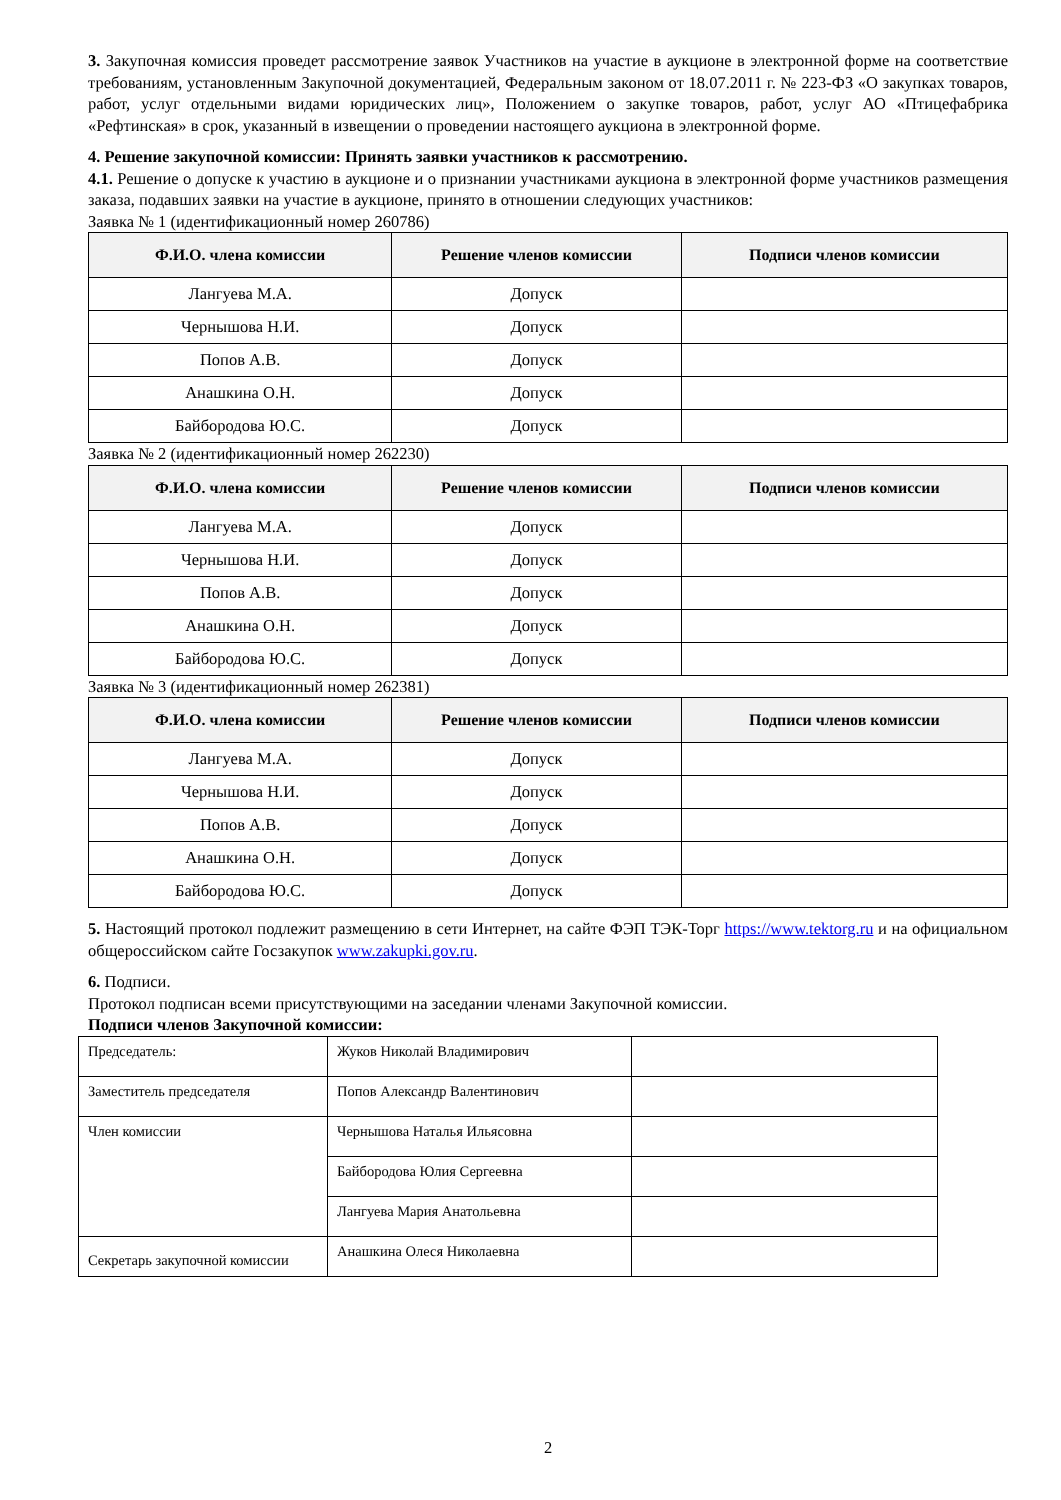3. Закупочная комиссия проведет рассмотрение заявок Участников на участие в аукционе в электронной форме на соответствие требованиям, установленным Закупочной документацией, Федеральным законом от 18.07.2011 г. № 223-ФЗ «О закупках товаров, работ, услуг отдельными видами юридических лиц», Положением о закупке товаров, работ, услуг АО «Птицефабрика «Рефтинская» в срок, указанный в извещении о проведении настоящего аукциона в электронной форме.
4. Решение закупочной комиссии: Принять заявки участников к рассмотрению.
4.1. Решение о допуске к участию в аукционе и о признании участниками аукциона в электронной форме участников размещения заказа, подавших заявки на участие в аукционе, принято в отношении следующих участников:
Заявка № 1 (идентификационный номер 260786)
| Ф.И.О. члена комиссии | Решение членов комиссии | Подписи членов комиссии |
| --- | --- | --- |
| Лангуева М.А. | Допуск | |
| Чернышова Н.И. | Допуск | |
| Попов А.В. | Допуск | |
| Анашкина О.Н. | Допуск | |
| Байбородова Ю.С. | Допуск | |
Заявка № 2 (идентификационный номер 262230)
| Ф.И.О. члена комиссии | Решение членов комиссии | Подписи членов комиссии |
| --- | --- | --- |
| Лангуева М.А. | Допуск | |
| Чернышова Н.И. | Допуск | |
| Попов А.В. | Допуск | |
| Анашкина О.Н. | Допуск | |
| Байбородова Ю.С. | Допуск | |
Заявка № 3 (идентификационный номер 262381)
| Ф.И.О. члена комиссии | Решение членов комиссии | Подписи членов комиссии |
| --- | --- | --- |
| Лангуева М.А. | Допуск | |
| Чернышова Н.И. | Допуск | |
| Попов А.В. | Допуск | |
| Анашкина О.Н. | Допуск | |
| Байбородова Ю.С. | Допуск | |
5. Настоящий протокол подлежит размещению в сети Интернет, на сайте ФЭП ТЭК-Торг https://www.tektorg.ru и на официальном общероссийском сайте Госзакупок www.zakupki.gov.ru.
6. Подписи.
Протокол подписан всеми присутствующими на заседании членами Закупочной комиссии.
Подписи членов Закупочной комиссии:
| Председатель: | Жуков Николай Владимирович | |
| Заместитель председателя | Попов Александр Валентинович | |
| Член комиссии | Чернышова Наталья Ильясовна | |
| | Байбородова Юлия Сергеевна | |
| | Лангуева Мария Анатольевна | |
| Секретарь закупочной комиссии | Анашкина Олеся Николаевна | |
2